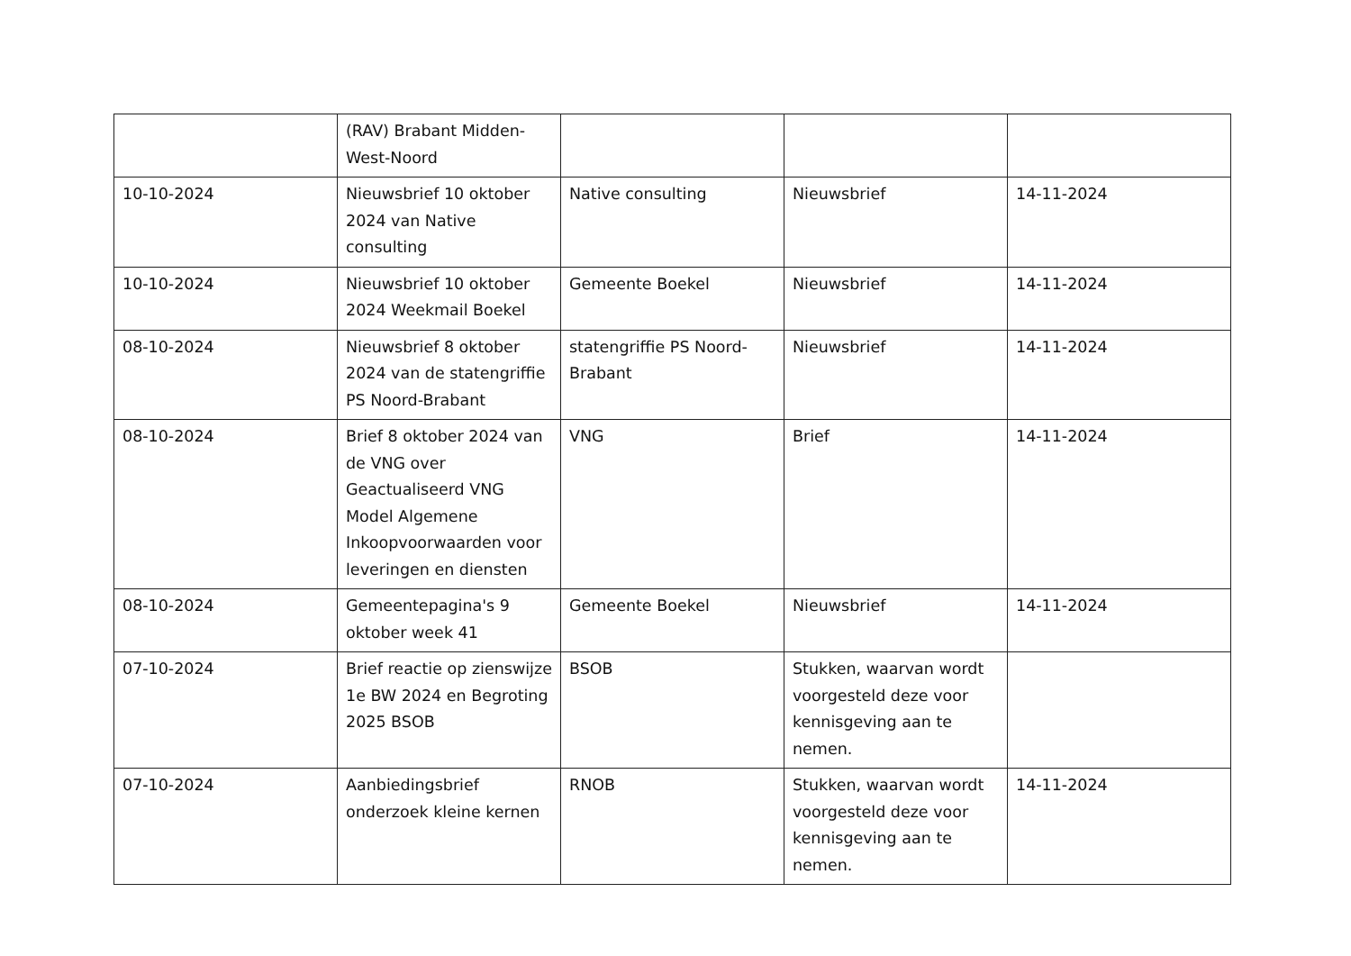| | (RAV) Brabant Midden-West-Noord | | | |
| 10-10-2024 | Nieuwsbrief 10 oktober 2024 van Native consulting | Native consulting | Nieuwsbrief | 14-11-2024 |
| 10-10-2024 | Nieuwsbrief 10 oktober 2024 Weekmail Boekel | Gemeente Boekel | Nieuwsbrief | 14-11-2024 |
| 08-10-2024 | Nieuwsbrief 8 oktober 2024 van de statengriffie PS Noord-Brabant | statengriffie PS Noord-Brabant | Nieuwsbrief | 14-11-2024 |
| 08-10-2024 | Brief 8 oktober 2024 van de VNG over Geactualiseerd VNG Model Algemene Inkoopvoorwaarden voor leveringen en diensten | VNG | Brief | 14-11-2024 |
| 08-10-2024 | Gemeentepagina's 9 oktober week 41 | Gemeente Boekel | Nieuwsbrief | 14-11-2024 |
| 07-10-2024 | Brief reactie op zienswijze 1e BW 2024 en Begroting 2025 BSOB | BSOB | Stukken, waarvan wordt voorgesteld deze voor kennisgeving aan te nemen. | |
| 07-10-2024 | Aanbiedingsbrief onderzoek kleine kernen | RNOB | Stukken, waarvan wordt voorgesteld deze voor kennisgeving aan te nemen. | 14-11-2024 |